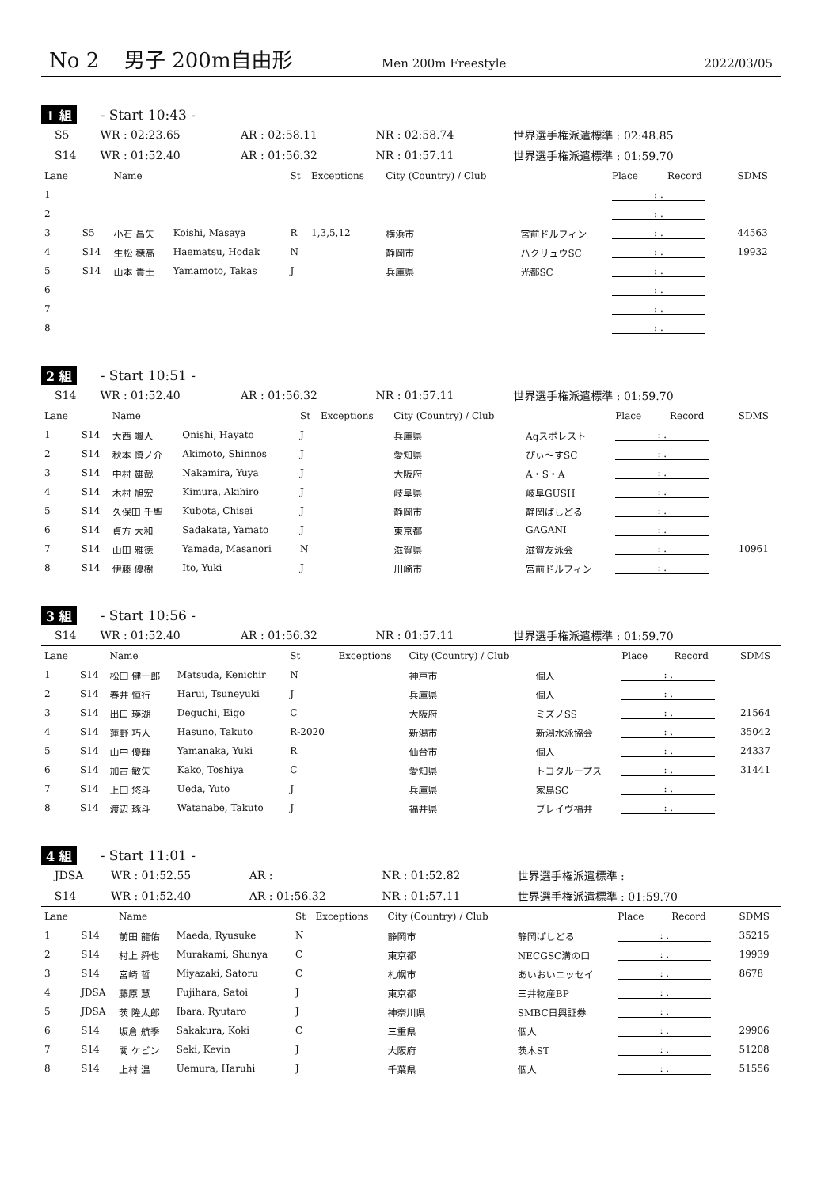No 2 男子 200m自由形 Men 200m Freestyle 2022/03/05
1 組 - Start 10:43 -
| | S5 | WR : 02:23.65 | AR : 02:58.11 | NR : 02:58.74 | 世界選手権派遣標準 : 02:48.85 |
| | S14 | WR : 01:52.40 | AR : 01:56.32 | NR : 01:57.11 | 世界選手権派遣標準 : 01:59.70 |
| Lane | | Name | | St | Exceptions | City (Country) / Club | | Place | Record | SDMS |
| --- | --- | --- | --- | --- | --- | --- | --- | --- | --- | --- |
| 1 | | | | | | | | : . | | |
| 2 | | | | | | | | : . | | |
| 3 | S5 | 小石 昌矢 | Koishi, Masaya | R | 1,3,5,12 | 横浜市 | 宮前ドルフィン | : . | | 44563 |
| 4 | S14 | 生松 穂高 | Haematsu, Hodak | N | | 静岡市 | ハクリュウSC | : . | | 19932 |
| 5 | S14 | 山本 貴士 | Yamamoto, Takas | J | | 兵庫県 | 光都SC | : . | | |
| 6 | | | | | | | | : . | | |
| 7 | | | | | | | | : . | | |
| 8 | | | | | | | | : . | | |
2 組 - Start 10:51 -
| | S14 | WR : 01:52.40 | AR : 01:56.32 | NR : 01:57.11 | 世界選手権派遣標準 : 01:59.70 |
| Lane | | Name | | St | Exceptions | City (Country) / Club | | Place | Record | SDMS |
| --- | --- | --- | --- | --- | --- | --- | --- | --- | --- | --- |
| 1 | S14 | 大西 颯人 | Onishi, Hayato | J | | 兵庫県 | Aqスポレスト | : . | | |
| 2 | S14 | 秋本 慎ノ介 | Akimoto, Shinnos | J | | 愛知県 | ぴぃ〜すSC | : . | | |
| 3 | S14 | 中村 雄哉 | Nakamira, Yuya | J | | 大阪府 | A・S・A | : . | | |
| 4 | S14 | 木村 旭宏 | Kimura, Akihiro | J | | 岐阜県 | 岐阜GUSH | : . | | |
| 5 | S14 | 久保田 千聖 | Kubota, Chisei | J | | 静岡市 | 静岡ぱしどる | : . | | |
| 6 | S14 | 貞方 大和 | Sadakata, Yamato | J | | 東京都 | GAGANI | : . | | |
| 7 | S14 | 山田 雅徳 | Yamada, Masanori | N | | 滋賀県 | 滋賀友泳会 | : . | | 10961 |
| 8 | S14 | 伊藤 優樹 | Ito, Yuki | J | | 川崎市 | 宮前ドルフィン | : . | | |
3 組 - Start 10:56 -
| | S14 | WR : 01:52.40 | AR : 01:56.32 | NR : 01:57.11 | 世界選手権派遣標準 : 01:59.70 |
| Lane | | Name | | St | Exceptions | City (Country) / Club | | Place | Record | SDMS |
| --- | --- | --- | --- | --- | --- | --- | --- | --- | --- | --- |
| 1 | S14 | 松田 健一郎 | Matsuda, Kenichir | N | | 神戸市 | 個人 | : . | | |
| 2 | S14 | 春井 恒行 | Harui, Tsuneyuki | J | | 兵庫県 | 個人 | : . | | |
| 3 | S14 | 出口 瑛瑚 | Deguchi, Eigo | C | | 大阪府 | ミズノSS | : . | | 21564 |
| 4 | S14 | 蓮野 巧人 | Hasuno, Takuto | R-2020 | | 新潟市 | 新潟水泳協会 | : . | | 35042 |
| 5 | S14 | 山中 優輝 | Yamanaka, Yuki | R | | 仙台市 | 個人 | : . | | 24337 |
| 6 | S14 | 加古 敏矢 | Kako, Toshiya | C | | 愛知県 | トヨタループス | : . | | 31441 |
| 7 | S14 | 上田 悠斗 | Ueda, Yuto | J | | 兵庫県 | 家島SC | : . | | |
| 8 | S14 | 渡辺 琢斗 | Watanabe, Takuto | J | | 福井県 | ブレイヴ福井 | : . | | |
4 組 - Start 11:01 -
| | JDSA | WR : 01:52.55 | AR : | NR : 01:52.82 | 世界選手権派遣標準 : |
| | S14 | WR : 01:52.40 | AR : 01:56.32 | NR : 01:57.11 | 世界選手権派遣標準 : 01:59.70 |
| Lane | | Name | | St | Exceptions | City (Country) / Club | | Place | Record | SDMS |
| --- | --- | --- | --- | --- | --- | --- | --- | --- | --- | --- |
| 1 | S14 | 前田 龍佑 | Maeda, Ryusuke | N | | 静岡市 | 静岡ぱしどる | : . | | 35215 |
| 2 | S14 | 村上 舜也 | Murakami, Shunya | C | | 東京都 | NECGSC溝の口 | : . | | 19939 |
| 3 | S14 | 宮崎 哲 | Miyazaki, Satoru | C | | 札幌市 | あいおいニッセイ | : . | | 8678 |
| 4 | JDSA | 藤原 慧 | Fujihara, Satoi | J | | 東京都 | 三井物産BP | : . | | |
| 5 | JDSA | 茨 隆太郎 | Ibara, Ryutaro | J | | 神奈川県 | SMBC日興証券 | : . | | |
| 6 | S14 | 坂倉 航季 | Sakakura, Koki | C | | 三重県 | 個人 | : . | | 29906 |
| 7 | S14 | 関 ケビン | Seki, Kevin | J | | 大阪府 | 茨木ST | : . | | 51208 |
| 8 | S14 | 上村 温 | Uemura, Haruhi | J | | 千葉県 | 個人 | : . | | 51556 |